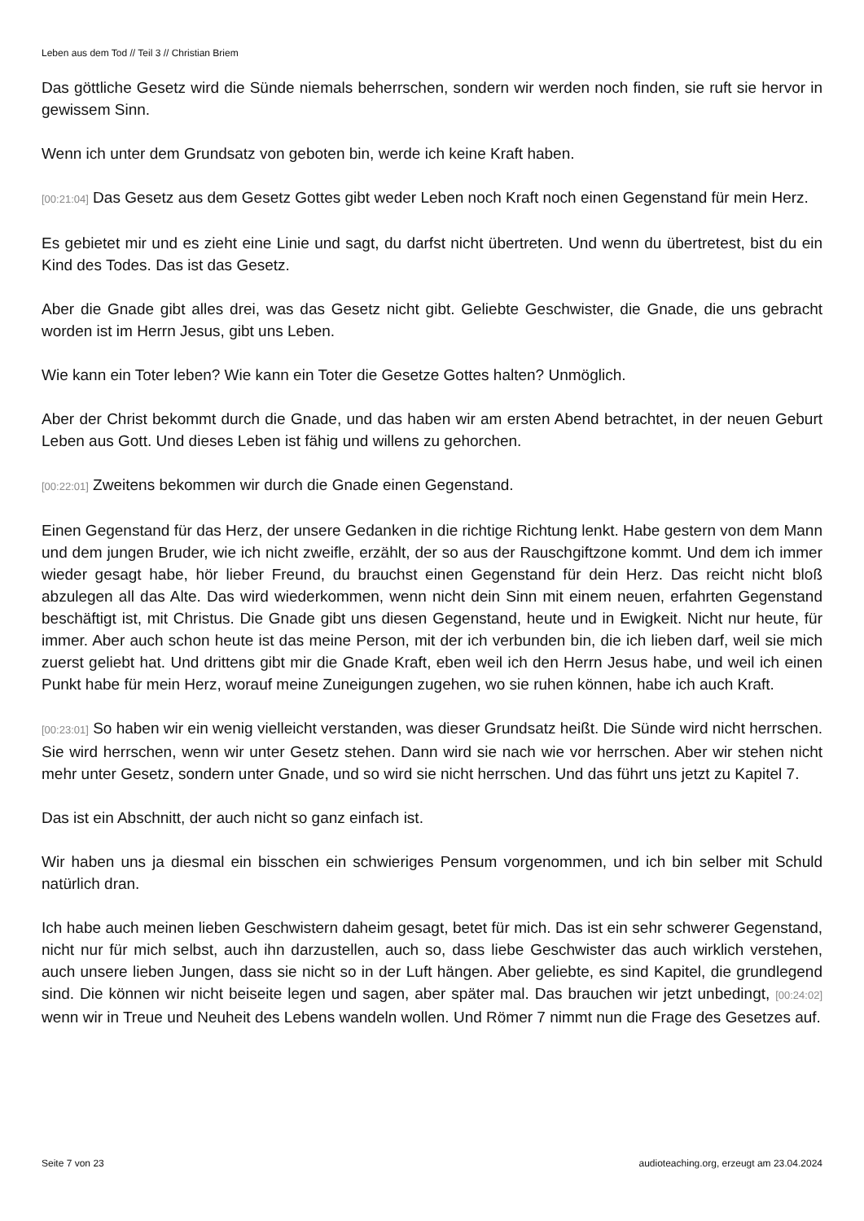Leben aus dem Tod // Teil 3 // Christian Briem
Das göttliche Gesetz wird die Sünde niemals beherrschen, sondern wir werden noch finden, sie ruft sie hervor in gewissem Sinn.
Wenn ich unter dem Grundsatz von geboten bin, werde ich keine Kraft haben.
[00:21:04] Das Gesetz aus dem Gesetz Gottes gibt weder Leben noch Kraft noch einen Gegenstand für mein Herz.
Es gebietet mir und es zieht eine Linie und sagt, du darfst nicht übertreten. Und wenn du übertretest, bist du ein Kind des Todes. Das ist das Gesetz.
Aber die Gnade gibt alles drei, was das Gesetz nicht gibt. Geliebte Geschwister, die Gnade, die uns gebracht worden ist im Herrn Jesus, gibt uns Leben.
Wie kann ein Toter leben? Wie kann ein Toter die Gesetze Gottes halten? Unmöglich.
Aber der Christ bekommt durch die Gnade, und das haben wir am ersten Abend betrachtet, in der neuen Geburt Leben aus Gott. Und dieses Leben ist fähig und willens zu gehorchen.
[00:22:01] Zweitens bekommen wir durch die Gnade einen Gegenstand.
Einen Gegenstand für das Herz, der unsere Gedanken in die richtige Richtung lenkt. Habe gestern von dem Mann und dem jungen Bruder, wie ich nicht zweifle, erzählt, der so aus der Rauschgiftzone kommt. Und dem ich immer wieder gesagt habe, hör lieber Freund, du brauchst einen Gegenstand für dein Herz. Das reicht nicht bloß abzulegen all das Alte. Das wird wiederkommen, wenn nicht dein Sinn mit einem neuen, erfahrten Gegenstand beschäftigt ist, mit Christus. Die Gnade gibt uns diesen Gegenstand, heute und in Ewigkeit. Nicht nur heute, für immer. Aber auch schon heute ist das meine Person, mit der ich verbunden bin, die ich lieben darf, weil sie mich zuerst geliebt hat. Und drittens gibt mir die Gnade Kraft, eben weil ich den Herrn Jesus habe, und weil ich einen Punkt habe für mein Herz, worauf meine Zuneigungen zugehen, wo sie ruhen können, habe ich auch Kraft.
[00:23:01] So haben wir ein wenig vielleicht verstanden, was dieser Grundsatz heißt. Die Sünde wird nicht herrschen. Sie wird herrschen, wenn wir unter Gesetz stehen. Dann wird sie nach wie vor herrschen. Aber wir stehen nicht mehr unter Gesetz, sondern unter Gnade, und so wird sie nicht herrschen. Und das führt uns jetzt zu Kapitel 7.
Das ist ein Abschnitt, der auch nicht so ganz einfach ist.
Wir haben uns ja diesmal ein bisschen ein schwieriges Pensum vorgenommen, und ich bin selber mit Schuld natürlich dran.
Ich habe auch meinen lieben Geschwistern daheim gesagt, betet für mich. Das ist ein sehr schwerer Gegenstand, nicht nur für mich selbst, auch ihn darzustellen, auch so, dass liebe Geschwister das auch wirklich verstehen, auch unsere lieben Jungen, dass sie nicht so in der Luft hängen. Aber geliebte, es sind Kapitel, die grundlegend sind. Die können wir nicht beiseite legen und sagen, aber später mal. Das brauchen wir jetzt unbedingt, [00:24:02] wenn wir in Treue und Neuheit des Lebens wandeln wollen. Und Römer 7 nimmt nun die Frage des Gesetzes auf.
Seite 7 von 23 audioteaching.org, erzeugt am 23.04.2024